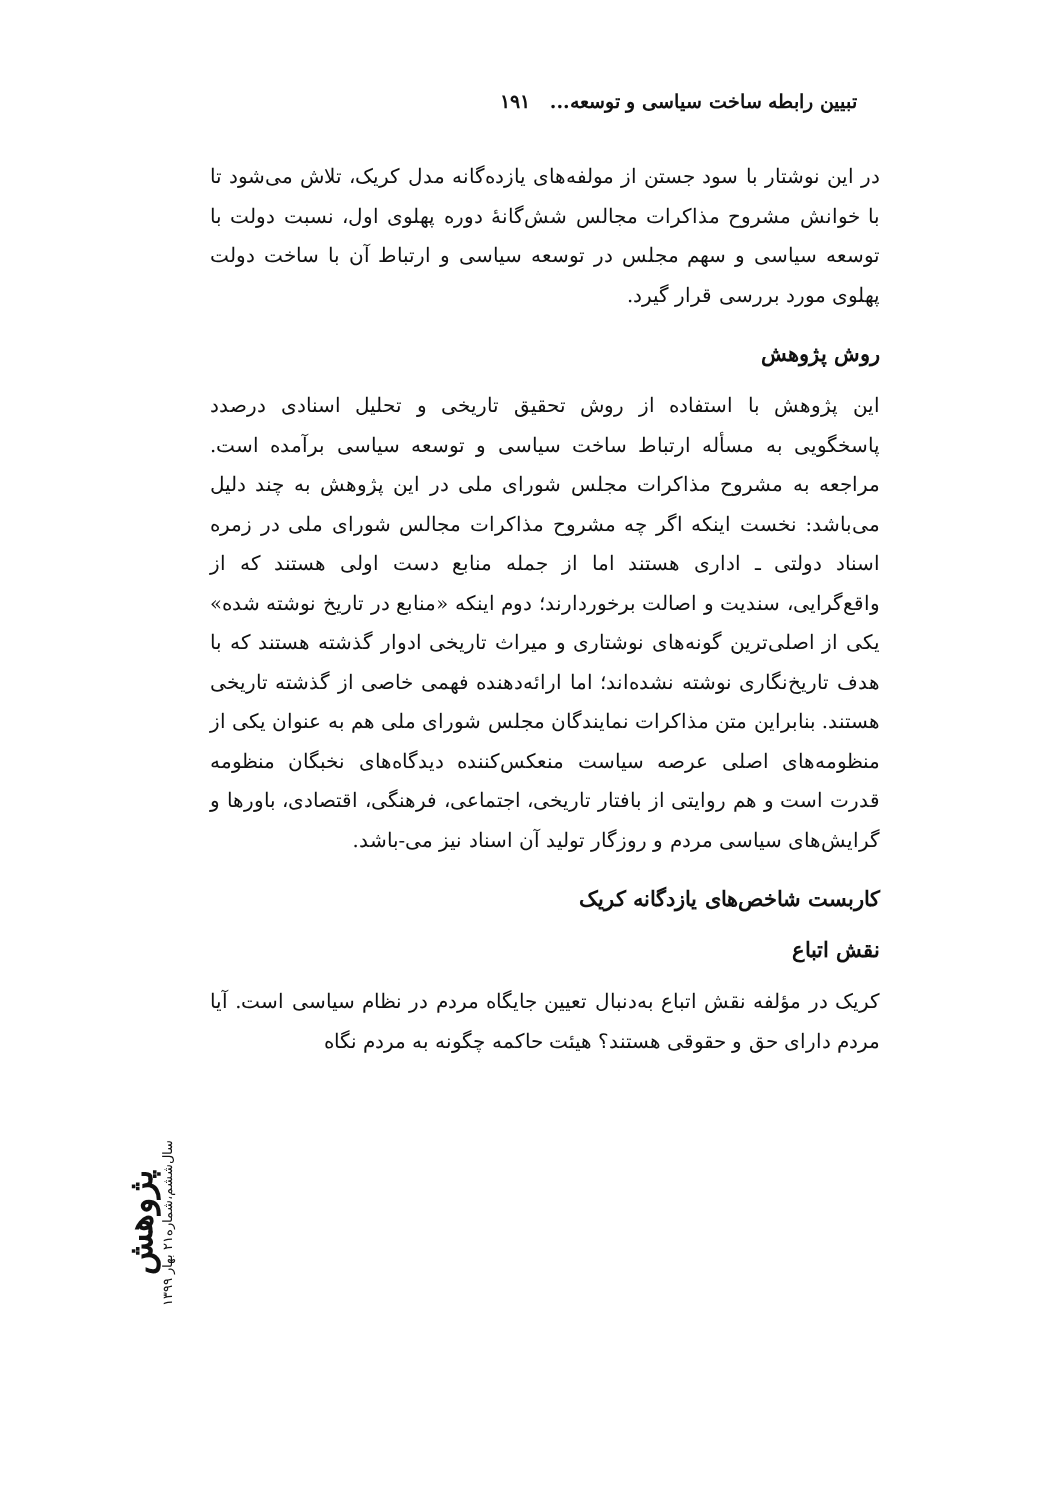تبیین رابطه ساخت سیاسی و توسعه... ۱۹۱
در این نوشتار با سود جستن از مولفه‌های یازده‌گانه مدل کریک، تلاش می‌شود تا با خوانش مشروح مذاکرات مجالس شش‌گانهٔ دوره پهلوی اول، نسبت دولت با توسعه سیاسی و سهم مجلس در توسعه سیاسی و ارتباط آن با ساخت دولت پهلوی مورد بررسی قرار گیرد.
روش پژوهش
این پژوهش با استفاده از روش تحقیق تاریخی و تحلیل اسنادی درصدد پاسخگویی به مسأله ارتباط ساخت سیاسی و توسعه سیاسی برآمده است. مراجعه به مشروح مذاکرات مجلس شورای ملی در این پژوهش به چند دلیل می‌باشد: نخست اینکه اگر چه مشروح مذاکرات مجالس شورای ملی در زمره اسناد دولتی ـ اداری هستند اما از جمله منابع دست اولی هستند که از واقع‌گرایی، سندیت و اصالت برخوردارند؛ دوم اینکه «منابع در تاریخ نوشته شده» یکی از اصلی‌ترین گونه‌های نوشتاری و میراث تاریخی ادوار گذشته هستند که با هدف تاریخ‌نگاری نوشته نشده‌اند؛ اما ارائه‌دهنده فهمی خاصی از گذشته تاریخی هستند. بنابراین متن مذاکرات نمایندگان مجلس شورای ملی هم به عنوان یکی از منظومه‌های اصلی عرصه سیاست منعکس‌کننده دیدگاه‌های نخبگان منظومه قدرت است و هم روایتی از بافتار تاریخی، اجتماعی، فرهنگی، اقتصادی، باورها و گرایش‌های سیاسی مردم و روزگار تولید آن اسناد نیز می-باشد.
کاربست شاخص‌های یازدگانه کریک
نقش اتباع
کریک در مؤلفه نقش اتباع به‌دنبال تعیین جایگاه مردم در نظام سیاسی است. آیا مردم دارای حق و حقوقی هستند؟ هیئت حاکمه چگونه به مردم نگاه
پژوهش
سال‌ششم،شماره۲۱ بهار ۱۳۹۹